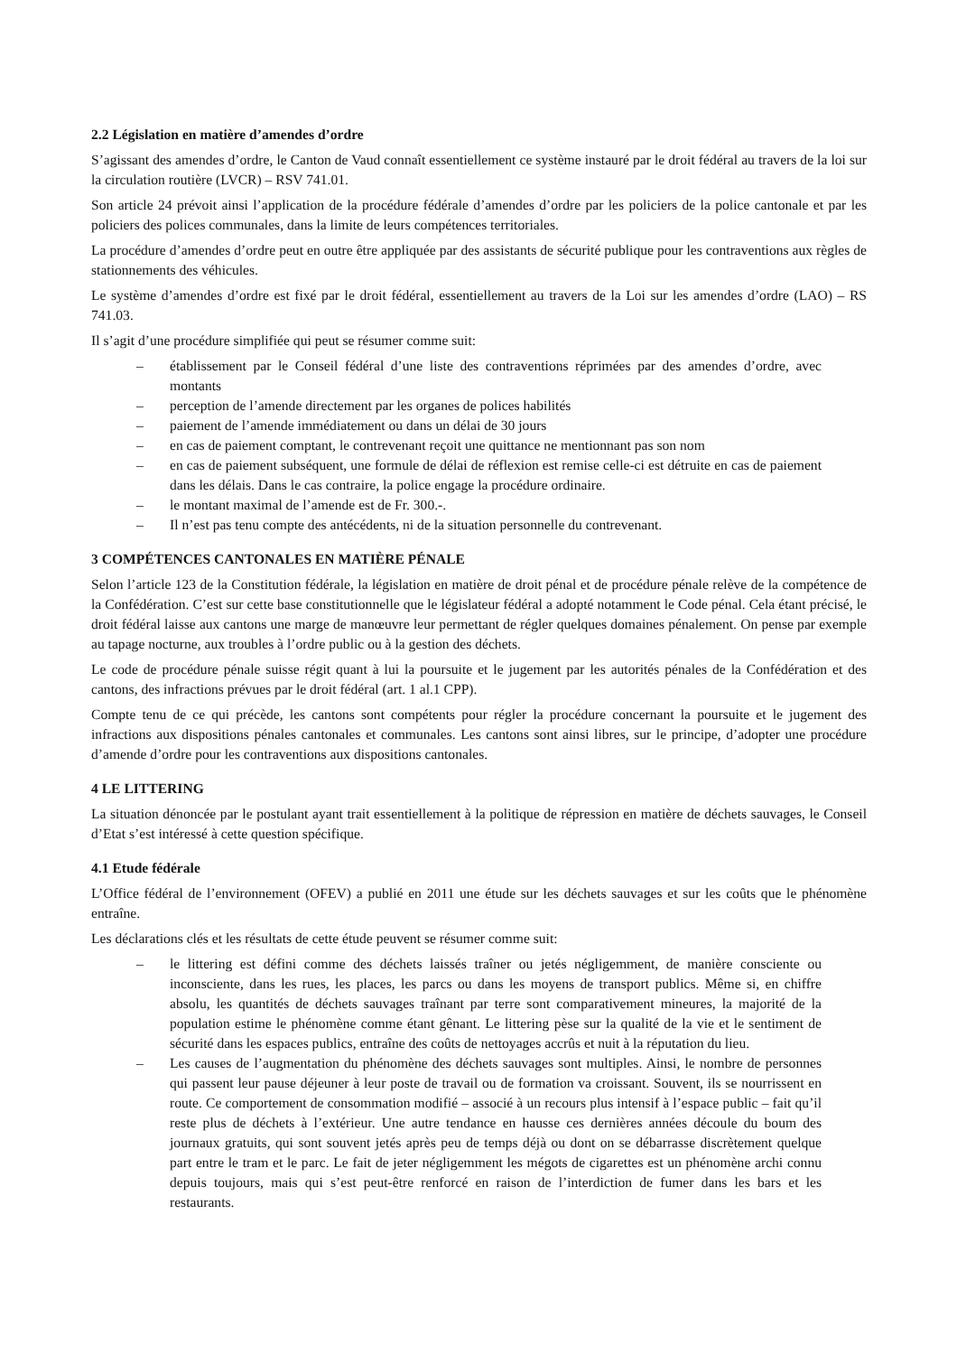2.2 Législation en matière d’amendes d’ordre
S’agissant des amendes d’ordre, le Canton de Vaud connaît essentiellement ce système instauré par le droit fédéral au travers de la loi sur la circulation routière (LVCR) – RSV 741.01.
Son article 24 prévoit ainsi l’application de la procédure fédérale d’amendes d’ordre par les policiers de la police cantonale et par les policiers des polices communales, dans la limite de leurs compétences territoriales.
La procédure d’amendes d’ordre peut en outre être appliquée par des assistants de sécurité publique pour les contraventions aux règles de stationnements des véhicules.
Le système d’amendes d’ordre est fixé par le droit fédéral, essentiellement au travers de la Loi sur les amendes d’ordre (LAO) – RS 741.03.
Il s’agit d’une procédure simplifiée qui peut se résumer comme suit:
– établissement par le Conseil fédéral d’une liste des contraventions réprimées par des amendes d’ordre, avec montants
– perception de l’amende directement par les organes de polices habilités
– paiement de l’amende immédiatement ou dans un délai de 30 jours
– en cas de paiement comptant, le contrevenant reçoit une quittance ne mentionnant pas son nom
– en cas de paiement subséquent, une formule de délai de réflexion est remise celle-ci est détruite en cas de paiement dans les délais. Dans le cas contraire, la police engage la procédure ordinaire.
– le montant maximal de l’amende est de Fr. 300.-.
– Il n’est pas tenu compte des antécédents, ni de la situation personnelle du contrevenant.
3 COMPÉTENCES CANTONALES EN MATIÈRE PÉNALE
Selon l’article 123 de la Constitution fédérale, la législation en matière de droit pénal et de procédure pénale relève de la compétence de la Confédération. C’est sur cette base constitutionnelle que le législateur fédéral a adopté notamment le Code pénal. Cela étant précisé, le droit fédéral laisse aux cantons une marge de manœuvre leur permettant de régler quelques domaines pénalement. On pense par exemple au tapage nocturne, aux troubles à l’ordre public ou à la gestion des déchets.
Le code de procédure pénale suisse régit quant à lui la poursuite et le jugement par les autorités pénales de la Confédération et des cantons, des infractions prévues par le droit fédéral (art. 1 al.1 CPP).
Compte tenu de ce qui précède, les cantons sont compétents pour régler la procédure concernant la poursuite et le jugement des infractions aux dispositions pénales cantonales et communales. Les cantons sont ainsi libres, sur le principe, d’adopter une procédure d’amende d’ordre pour les contraventions aux dispositions cantonales.
4 LE LITTERING
La situation dénoncée par le postulant ayant trait essentiellement à la politique de répression en matière de déchets sauvages, le Conseil d’Etat s’est intéressé à cette question spécifique.
4.1 Etude fédérale
L’Office fédéral de l’environnement (OFEV) a publié en 2011 une étude sur les déchets sauvages et sur les coûts que le phénomène entraîne.
Les déclarations clés et les résultats de cette étude peuvent se résumer comme suit:
– le littering est défini comme des déchets laissés traîner ou jetés négligemment, de manière consciente ou inconsciente, dans les rues, les places, les parcs ou dans les moyens de transport publics. Même si, en chiffre absolu, les quantités de déchets sauvages traînant par terre sont comparativement mineures, la majorité de la population estime le phénomène comme étant gênant. Le littering pèse sur la qualité de la vie et le sentiment de sécurité dans les espaces publics, entraîne des coûts de nettoyages accrûs et nuit à la réputation du lieu.
– Les causes de l’augmentation du phénomène des déchets sauvages sont multiples. Ainsi, le nombre de personnes qui passent leur pause déjeuner à leur poste de travail ou de formation va croissant. Souvent, ils se nourrissent en route. Ce comportement de consommation modifié – associé à un recours plus intensif à l’espace public – fait qu’il reste plus de déchets à l’extérieur. Une autre tendance en hausse ces dernières années découle du boum des journaux gratuits, qui sont souvent jetés après peu de temps déjà ou dont on se débarrasse discrètement quelque part entre le tram et le parc. Le fait de jeter négligemment les mégots de cigarettes est un phénomène archi connu depuis toujours, mais qui s’est peut-être renforcé en raison de l’interdiction de fumer dans les bars et les restaurants.